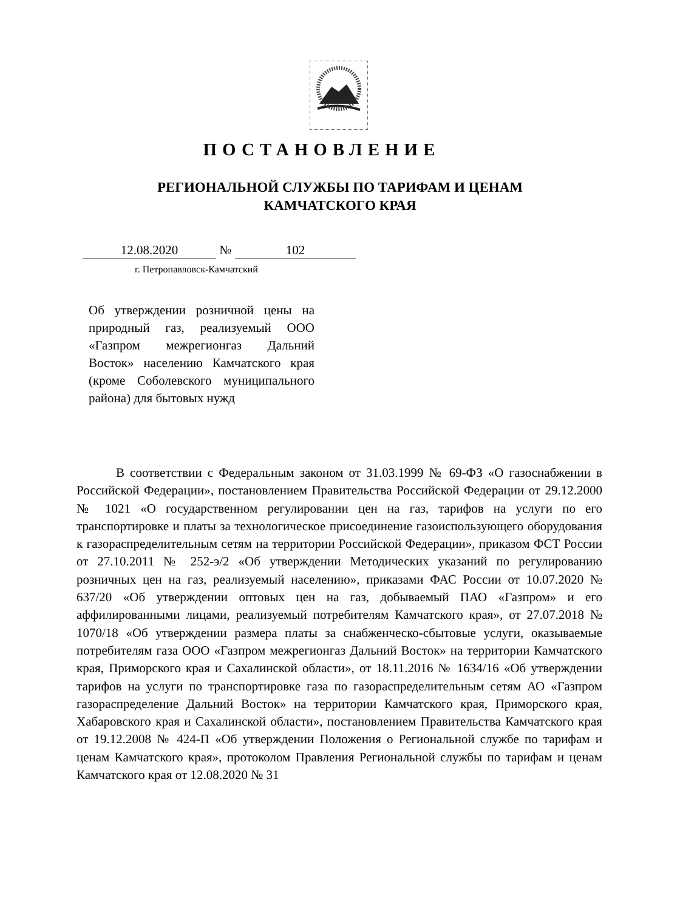ПОСТАНОВЛЕНИЕ
РЕГИОНАЛЬНОЙ СЛУЖБЫ ПО ТАРИФАМ И ЦЕНАМ
КАМЧАТСКОГО КРАЯ
12.08.2020 № 102
г. Петропавловск-Камчатский
Об утверждении розничной цены на природный газ, реализуемый ООО «Газпром межрегионгаз Дальний Восток» населению Камчатского края (кроме Соболевского муниципального района) для бытовых нужд
В соответствии с Федеральным законом от 31.03.1999 № 69-ФЗ «О газоснабжении в Российской Федерации», постановлением Правительства Российской Федерации от 29.12.2000 № 1021 «О государственном регулировании цен на газ, тарифов на услуги по его транспортировке и платы за технологическое присоединение газоиспользующего оборудования к газораспределительным сетям на территории Российской Федерации», приказом ФСТ России от 27.10.2011 № 252-э/2 «Об утверждении Методических указаний по регулированию розничных цен на газ, реализуемый населению», приказами ФАС России от 10.07.2020 № 637/20 «Об утверждении оптовых цен на газ, добываемый ПАО «Газпром» и его аффилированными лицами, реализуемый потребителям Камчатского края», от 27.07.2018 № 1070/18 «Об утверждении размера платы за снабженческо-сбытовые услуги, оказываемые потребителям газа ООО «Газпром межрегионгаз Дальний Восток» на территории Камчатского края, Приморского края и Сахалинской области», от 18.11.2016 № 1634/16 «Об утверждении тарифов на услуги по транспортировке газа по газораспределительным сетям АО «Газпром газораспределение Дальний Восток» на территории Камчатского края, Приморского края, Хабаровского края и Сахалинской области», постановлением Правительства Камчатского края от 19.12.2008 № 424-П «Об утверждении Положения о Региональной службе по тарифам и ценам Камчатского края», протоколом Правления Региональной службы по тарифам и ценам Камчатского края от 12.08.2020 № 31